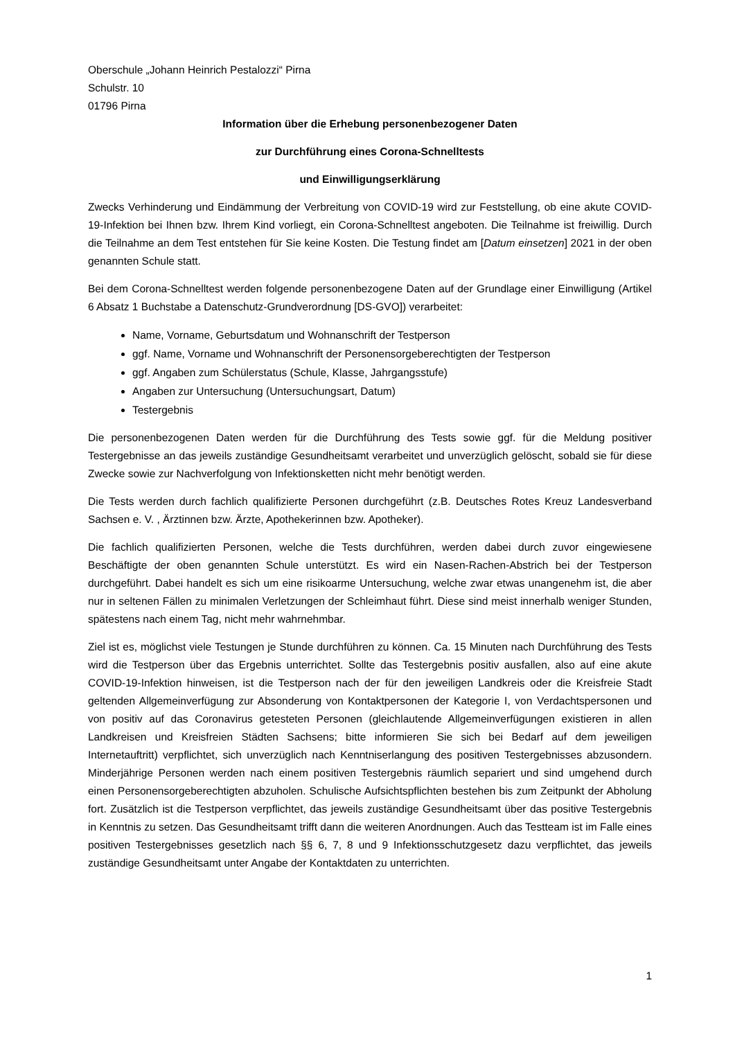Oberschule „Johann Heinrich Pestalozzi“ Pirna
Schulstr. 10
01796 Pirna
Information über die Erhebung personenbezogener Daten
zur Durchführung eines Corona-Schnelltests
und Einwilligungserklärung
Zwecks Verhinderung und Eindämmung der Verbreitung von COVID-19 wird zur Feststellung, ob eine akute COVID-19-Infektion bei Ihnen bzw. Ihrem Kind vorliegt, ein Corona-Schnelltest angeboten. Die Teilnahme ist freiwillig. Durch die Teilnahme an dem Test entstehen für Sie keine Kosten. Die Testung findet am [Datum einsetzen] 2021 in der oben genannten Schule statt.
Bei dem Corona-Schnelltest werden folgende personenbezogene Daten auf der Grundlage einer Einwilligung (Artikel 6 Absatz 1 Buchstabe a Datenschutz-Grundverordnung [DS-GVO]) verarbeitet:
Name, Vorname, Geburtsdatum und Wohnanschrift der Testperson
ggf. Name, Vorname und Wohnanschrift der Personensorgeberechtigten der Testperson
ggf. Angaben zum Schülerstatus (Schule, Klasse, Jahrgangsstufe)
Angaben zur Untersuchung (Untersuchungsart, Datum)
Testergebnis
Die personenbezogenen Daten werden für die Durchführung des Tests sowie ggf. für die Meldung positiver Testergebnisse an das jeweils zuständige Gesundheitsamt verarbeitet und unverzüglich gelöscht, sobald sie für diese Zwecke sowie zur Nachverfolgung von Infektionsketten nicht mehr benötigt werden.
Die Tests werden durch fachlich qualifizierte Personen durchgeführt (z.B. Deutsches Rotes Kreuz Landesverband Sachsen e. V. , Ärztinnen bzw. Ärzte, Apothekerinnen bzw. Apotheker).
Die fachlich qualifizierten Personen, welche die Tests durchführen, werden dabei durch zuvor eingewiesene Beschäftigte der oben genannten Schule unterstützt. Es wird ein Nasen-Rachen-Abstrich bei der Testperson durchgeführt. Dabei handelt es sich um eine risikoarme Untersuchung, welche zwar etwas unangenehm ist, die aber nur in seltenen Fällen zu minimalen Verletzungen der Schleimhaut führt. Diese sind meist innerhalb weniger Stunden, spätestens nach einem Tag, nicht mehr wahrnehmbar.
Ziel ist es, möglichst viele Testungen je Stunde durchführen zu können. Ca. 15 Minuten nach Durchführung des Tests wird die Testperson über das Ergebnis unterrichtet. Sollte das Testergebnis positiv ausfallen, also auf eine akute COVID-19-Infektion hinweisen, ist die Testperson nach der für den jeweiligen Landkreis oder die Kreisfreie Stadt geltenden Allgemeinverfügung zur Absonderung von Kontaktpersonen der Kategorie I, von Verdachtspersonen und von positiv auf das Coronavirus getesteten Personen (gleichlautende Allgemeinverfügungen existieren in allen Landkreisen und Kreisfreien Städten Sachsens; bitte informieren Sie sich bei Bedarf auf dem jeweiligen Internetauftritt) verpflichtet, sich unverzüglich nach Kenntniserlangung des positiven Testergebnisses abzusondern. Minderjährige Personen werden nach einem positiven Testergebnis räumlich separiert und sind umgehend durch einen Personensorgeberechtigten abzuholen. Schulische Aufsichtspflichten bestehen bis zum Zeitpunkt der Abholung fort. Zusätzlich ist die Testperson verpflichtet, das jeweils zuständige Gesundheitsamt über das positive Testergebnis in Kenntnis zu setzen. Das Gesundheitsamt trifft dann die weiteren Anordnungen. Auch das Testteam ist im Falle eines positiven Testergebnisses gesetzlich nach §§ 6, 7, 8 und 9 Infektionsschutzgesetz dazu verpflichtet, das jeweils zuständige Gesundheitsamt unter Angabe der Kontaktdaten zu unterrichten.
1